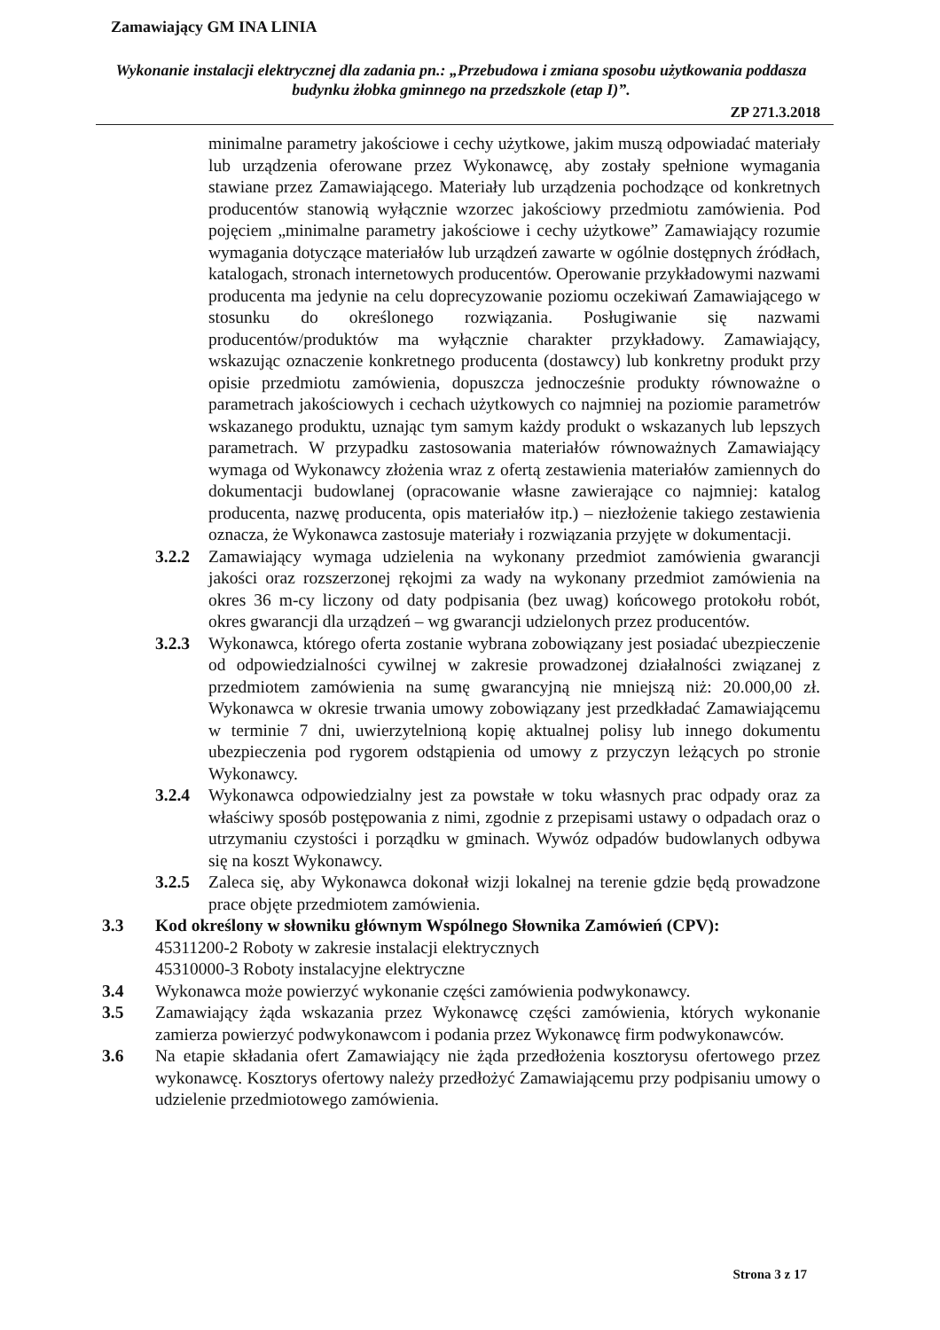Zamawiający GM INA LINIA
Wykonanie instalacji elektrycznej dla zadania pn.: „Przebudowa i zmiana sposobu użytkowania poddasza budynku żłobka gminnego na przedszkole (etap I)”.
ZP 271.3.2018
minimalne parametry jakościowe i cechy użytkowe, jakim muszą odpowiadać materiały lub urządzenia oferowane przez Wykonawcę, aby zostały spełnione wymagania stawiane przez Zamawiającego. Materiały lub urządzenia pochodzące od konkretnych producentów stanowią wyłącznie wzorzec jakościowy przedmiotu zamówienia. Pod pojęciem „minimalne parametry jakościowe i cechy użytkowe” Zamawiający rozumie wymagania dotyczące materiałów lub urządzeń zawarte w ogólnie dostępnych źródłach, katalogach, stronach internetowych producentów. Operowanie przykładowymi nazwami producenta ma jedynie na celu doprecyzowanie poziomu oczekiwań Zamawiającego w stosunku do określonego rozwiązania. Posługiwanie się nazwami producentów/produktów ma wyłącznie charakter przykładowy. Zamawiający, wskazując oznaczenie konkretnego producenta (dostawcy) lub konkretny produkt przy opisie przedmiotu zamówienia, dopuszcza jednocześnie produkty równoważne o parametrach jakościowych i cechach użytkowych co najmniej na poziomie parametrów wskazanego produktu, uznając tym samym każdy produkt o wskazanych lub lepszych parametrach. W przypadku zastosowania materiałów równoważnych Zamawiający wymaga od Wykonawcy złożenia wraz z ofertą zestawienia materiałów zamiennych do dokumentacji budowlanej (opracowanie własne zawierające co najmniej: katalog producenta, nazwę producenta, opis materiałów itp.) – niezłożenie takiego zestawienia oznacza, że Wykonawca zastosuje materiały i rozwiązania przyjęte w dokumentacji.
3.2.2 Zamawiający wymaga udzielenia na wykonany przedmiot zamówienia gwarancji jakości oraz rozszerzonej rękojmi za wady na wykonany przedmiot zamówienia na okres 36 m-cy liczony od daty podpisania (bez uwag) końcowego protokołu robót, okres gwarancji dla urządzeń – wg gwarancji udzielonych przez producentów.
3.2.3 Wykonawca, którego oferta zostanie wybrana zobowiązany jest posiadać ubezpieczenie od odpowiedzialności cywilnej w zakresie prowadzonej działalności związanej z przedmiotem zamówienia na sumę gwarancyjną nie mniejszą niż: 20.000,00 zł. Wykonawca w okresie trwania umowy zobowiązany jest przedkładać Zamawiającemu w terminie 7 dni, uwierzytelnioną kopię aktualnej polisy lub innego dokumentu ubezpieczenia pod rygorem odstąpienia od umowy z przyczyn leżących po stronie Wykonawcy.
3.2.4 Wykonawca odpowiedzialny jest za powstałe w toku własnych prac odpady oraz za właściwy sposób postępowania z nimi, zgodnie z przepisami ustawy o odpadach oraz o utrzymaniu czystości i porządku w gminach. Wywóz odpadów budowlanych odbywa się na koszt Wykonawcy.
3.2.5 Zaleca się, aby Wykonawca dokonał wizji lokalnej na terenie gdzie będą prowadzone prace objęte przedmiotem zamówienia.
3.3 Kod określony w słowniku głównym Wspólnego Słownika Zamówień (CPV):
45311200-2 Roboty w zakresie instalacji elektrycznych
45310000-3 Roboty instalacyjne elektryczne
3.4 Wykonawca może powierzyć wykonanie części zamówienia podwykonawcy.
3.5 Zamawiający żąda wskazania przez Wykonawcę części zamówienia, których wykonanie zamierza powierzyć podwykonawcom i podania przez Wykonawcę firm podwykonawców.
3.6 Na etapie składania ofert Zamawiający nie żąda przedłożenia kosztorysu ofertowego przez wykonawcę. Kosztorys ofertowy należy przedłożyć Zamawiającemu przy podpisaniu umowy o udzielenie przedmiotowego zamówienia.
Strona 3 z 17